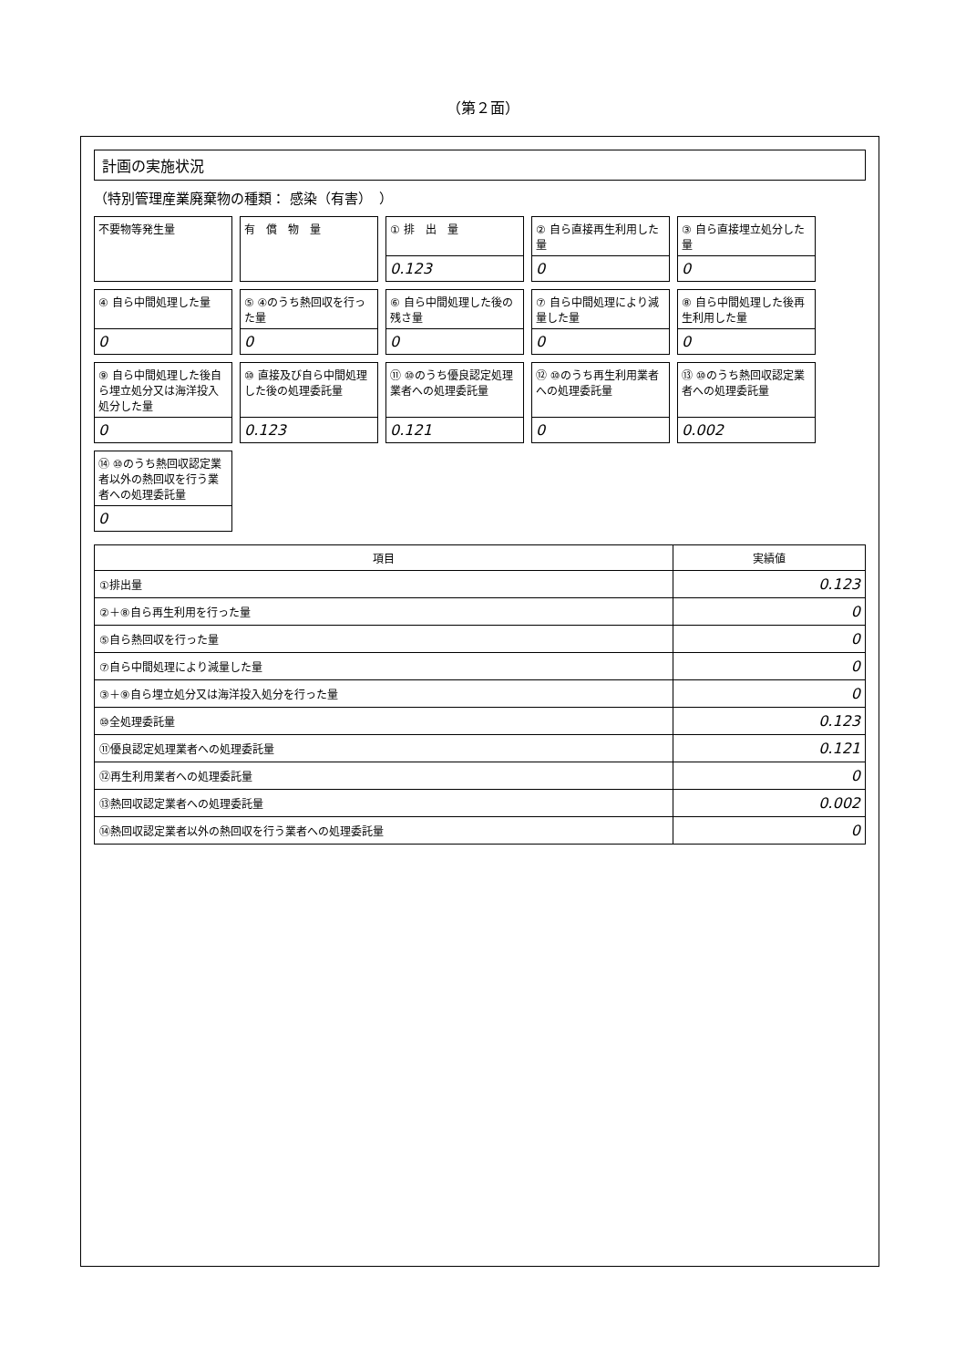（第２面）
計画の実施状況
（特別管理産業廃棄物の種類： 感染（有害）　）
不要物等発生量
有　償　物　量
① 排　出　量
0.123
② 自ら直接再生利用した量
0
③ 自ら直接埋立処分した量
0
④ 自ら中間処理した量
0
⑤ ④のうち熱回収を行った量
0
⑥ 自ら中間処理した後の残さ量
0
⑦ 自ら中間処理により減量した量
0
⑧ 自ら中間処理した後再生利用した量
0
⑨ 自ら中間処理した後自ら埋立処分又は海洋投入処分した量
0
⑩ 直接及び自ら中間処理した後の処理委託量
0.123
⑪ ⑩のうち優良認定処理業者への処理委託量
0.121
⑫ ⑩のうち再生利用業者への処理委託量
0
⑬ ⑩のうち熱回収認定業者への処理委託量
0.002
⑭ ⑩のうち熱回収認定業者以外の熱回収を行う業者への処理委託量
0
| 項目 | 実績値 |
| --- | --- |
| ①排出量 | 0.123 |
| ②＋⑧自ら再生利用を行った量 | 0 |
| ⑤自ら熱回収を行った量 | 0 |
| ⑦自ら中間処理により減量した量 | 0 |
| ③＋⑨自ら埋立処分又は海洋投入処分を行った量 | 0 |
| ⑩全処理委託量 | 0.123 |
| ⑪優良認定処理業者への処理委託量 | 0.121 |
| ⑫再生利用業者への処理委託量 | 0 |
| ⑬熱回収認定業者への処理委託量 | 0.002 |
| ⑭熱回収認定業者以外の熱回収を行う業者への処理委託量 | 0 |